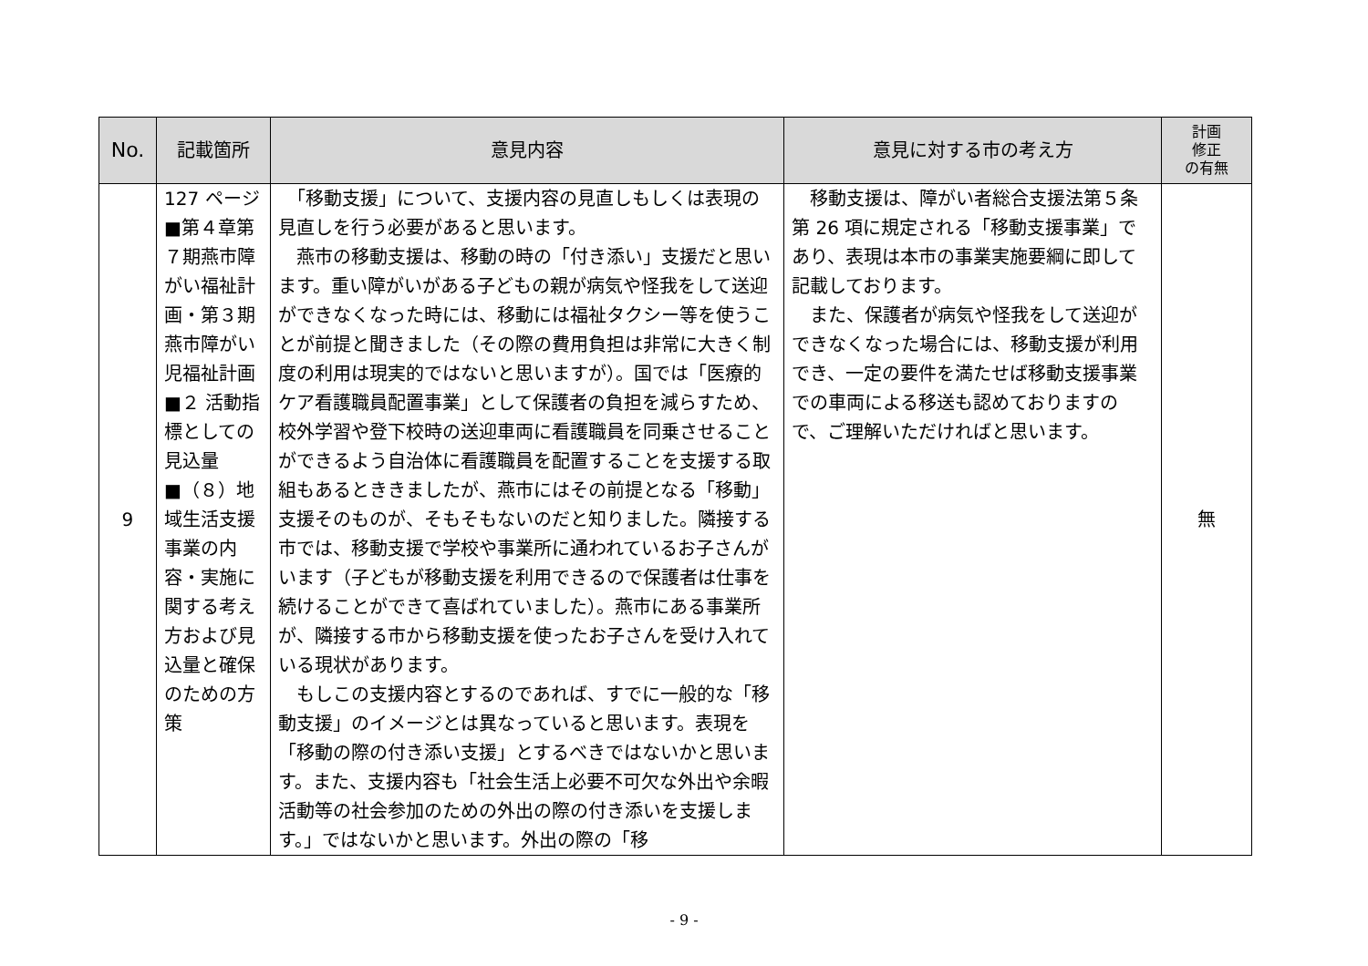| No. | 記載箇所 | 意見内容 | 意見に対する市の考え方 | 計画 修正 の有無 |
| --- | --- | --- | --- | --- |
| 9 | 127 ページ ■第４章第７期燕市障がい福祉計画・第３期燕市障がい児福祉計画 ■２ 活動指標としての見込量 ■（８）地域生活支援事業の内容・実施に関する考え方および見込量と確保のための方策 | 「移動支援」について、支援内容の見直しもしくは表現の見直しを行う必要があると思います。 燕市の移動支援は、移動の時の「付き添い」支援だと思います。重い障がいがある子どもの親が病気や怪我をして送迎ができなくなった時には、移動には福祉タクシー等を使うことが前提と聞きました（その際の費用負担は非常に大きく制度の利用は現実的ではないと思いますが）。国では「医療的ケア看護職員配置事業」として保護者の負担を減らすため、校外学習や登下校時の送迎車両に看護職員を同乗させることができるよう自治体に看護職員を配置することを支援する取組もあるとききましたが、燕市にはその前提となる「移動」支援そのものが、そもそもないのだと知りました。隣接する市では、移動支援で学校や事業所に通われているお子さんがいます（子どもが移動支援を利用できるので保護者は仕事を続けることができて喜ばれていました）。燕市にある事業所が、隣接する市から移動支援を使ったお子さんを受け入れている現状があります。 もしこの支援内容とするのであれば、すでに一般的な「移動支援」のイメージとは異なっていると思います。表現を「移動の際の付き添い支援」とするべきではないかと思います。また、支援内容も「社会生活上必要不可欠な外出や余暇活動等の社会参加のための外出の際の付き添いを支援します。」ではないかと思います。外出の際の「移 | 移動支援は、障がい者総合支援法第５条第 26 項に規定される「移動支援事業」であり、表現は本市の事業実施要綱に即して記載しております。 また、保護者が病気や怪我をして送迎ができなくなった場合には、移動支援が利用でき、一定の要件を満たせば移動支援事業での車両による移送も認めておりますので、ご理解いただければと思います。 | 無 |
- 9 -